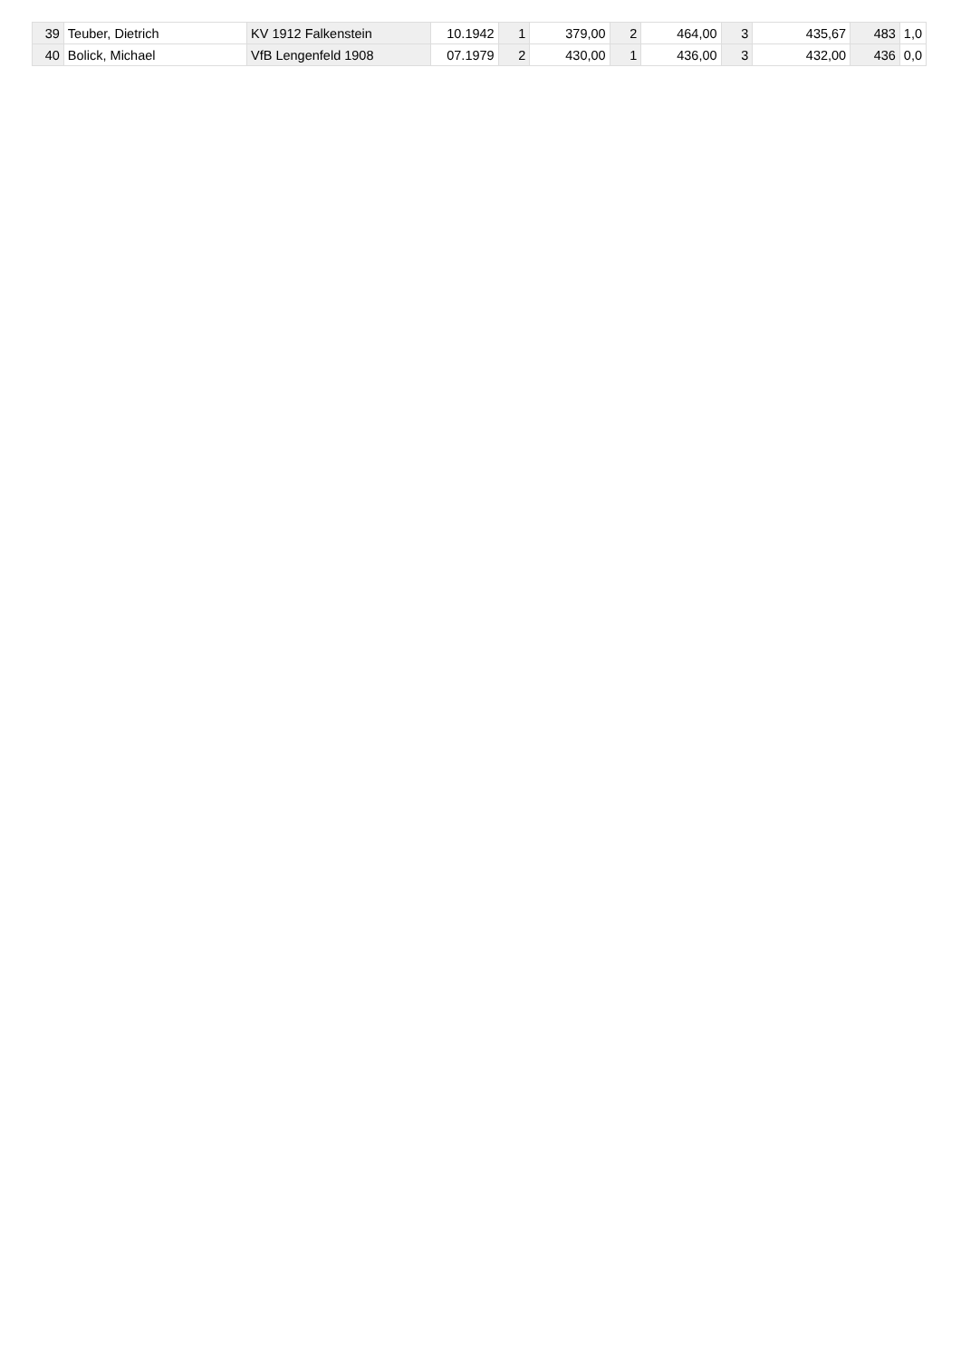| 39 | Teuber, Dietrich | KV 1912 Falkenstein | 10.1942 | 1 | 379,00 | 2 | 464,00 | 3 | 435,67 | 483 | 1,0 |
| 40 | Bolick, Michael | VfB Lengenfeld 1908 | 07.1979 | 2 | 430,00 | 1 | 436,00 | 3 | 432,00 | 436 | 0,0 |